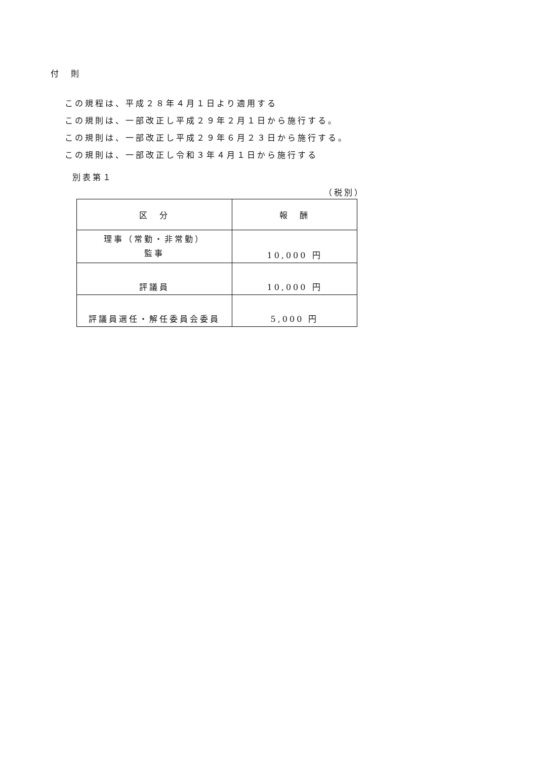付　則
この規程は、平成２８年４月１日より適用する
この規則は、一部改正し平成２９年２月１日から施行する。
この規則は、一部改正し平成２９年６月２３日から施行する。
この規則は、一部改正し令和３年４月１日から施行する
別表第１
（税別）
| 区 分 | 報 酬 |
| --- | --- |
| 理事（常勤・非常勤） 監事 | 10,000 円 |
| 評議員 | 10,000 円 |
| 評議員選任・解任委員会委員 | 5,000 円 |